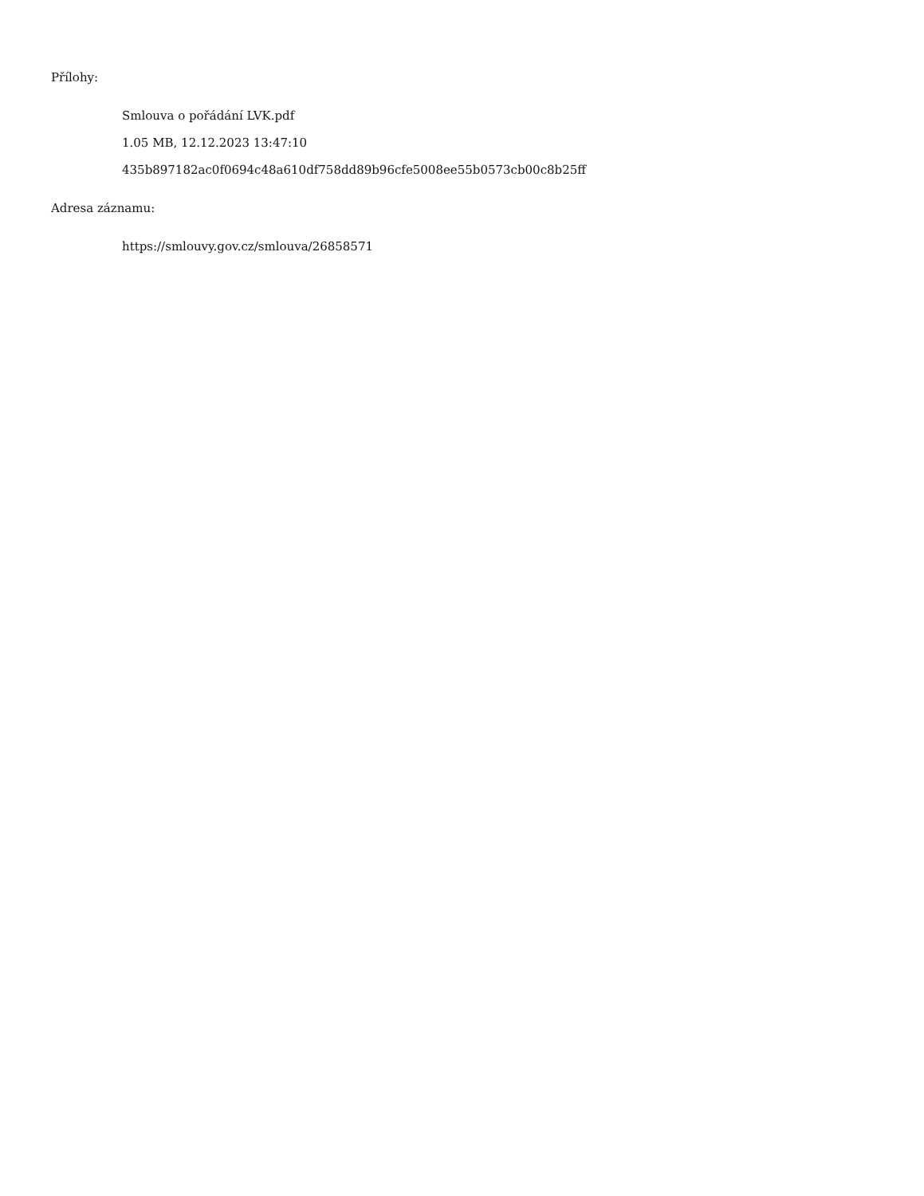Přílohy:
Smlouva o pořádání LVK.pdf
1.05 MB, 12.12.2023 13:47:10
435b897182ac0f0694c48a610df758dd89b96cfe5008ee55b0573cb00c8b25ff
Adresa záznamu:
https://smlouvy.gov.cz/smlouva/26858571